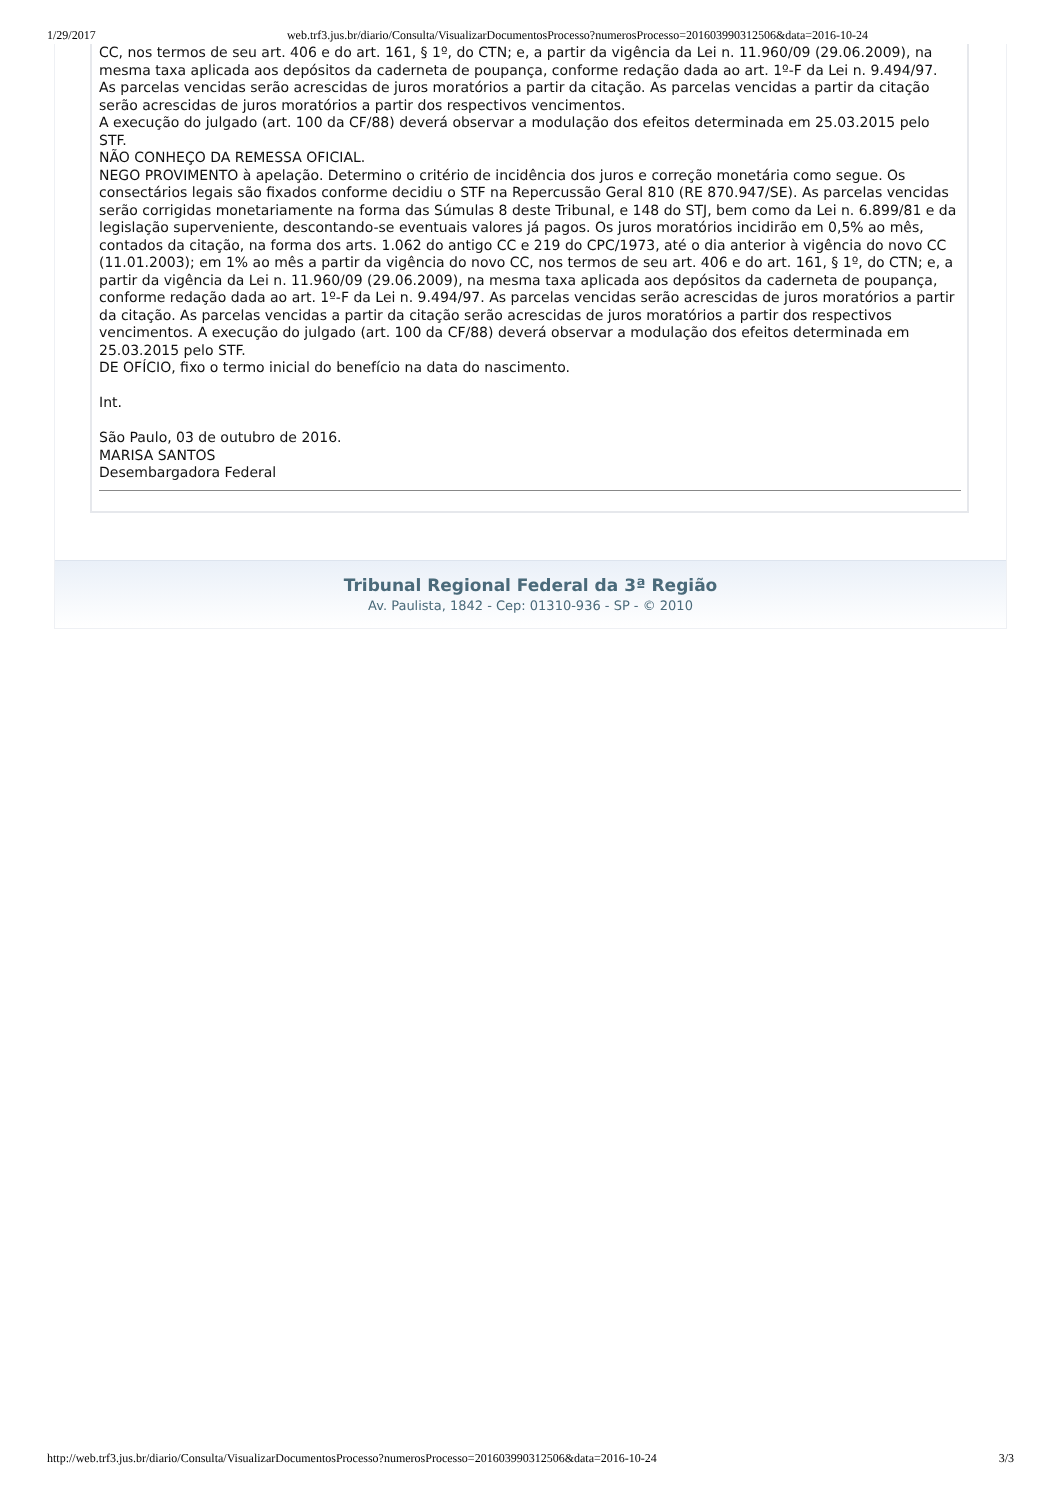1/29/2017 web.trf3.jus.br/diario/Consulta/VisualizarDocumentosProcesso?numerosProcesso=201603990312506&data=2016-10-24
CC, nos termos de seu art. 406 e do art. 161, § 1º, do CTN; e, a partir da vigência da Lei n. 11.960/09 (29.06.2009), na mesma taxa aplicada aos depósitos da caderneta de poupança, conforme redação dada ao art. 1º-F da Lei n. 9.494/97.
As parcelas vencidas serão acrescidas de juros moratórios a partir da citação. As parcelas vencidas a partir da citação serão acrescidas de juros moratórios a partir dos respectivos vencimentos.
A execução do julgado (art. 100 da CF/88) deverá observar a modulação dos efeitos determinada em 25.03.2015 pelo STF.
NÃO CONHEÇO DA REMESSA OFICIAL.
NEGO PROVIMENTO à apelação. Determino o critério de incidência dos juros e correção monetária como segue. Os consectários legais são fixados conforme decidiu o STF na Repercussão Geral 810 (RE 870.947/SE). As parcelas vencidas serão corrigidas monetariamente na forma das Súmulas 8 deste Tribunal, e 148 do STJ, bem como da Lei n. 6.899/81 e da legislação superveniente, descontando-se eventuais valores já pagos. Os juros moratórios incidirão em 0,5% ao mês, contados da citação, na forma dos arts. 1.062 do antigo CC e 219 do CPC/1973, até o dia anterior à vigência do novo CC (11.01.2003); em 1% ao mês a partir da vigência do novo CC, nos termos de seu art. 406 e do art. 161, § 1º, do CTN; e, a partir da vigência da Lei n. 11.960/09 (29.06.2009), na mesma taxa aplicada aos depósitos da caderneta de poupança, conforme redação dada ao art. 1º-F da Lei n. 9.494/97. As parcelas vencidas serão acrescidas de juros moratórios a partir da citação. As parcelas vencidas a partir da citação serão acrescidas de juros moratórios a partir dos respectivos vencimentos. A execução do julgado (art. 100 da CF/88) deverá observar a modulação dos efeitos determinada em 25.03.2015 pelo STF.
DE OFÍCIO, fixo o termo inicial do benefício na data do nascimento.
Int.
São Paulo, 03 de outubro de 2016.
MARISA SANTOS
Desembargadora Federal
Tribunal Regional Federal da 3ª Região
Av. Paulista, 1842 - Cep: 01310-936 - SP - © 2010
http://web.trf3.jus.br/diario/Consulta/VisualizarDocumentosProcesso?numerosProcesso=201603990312506&data=2016-10-24 3/3